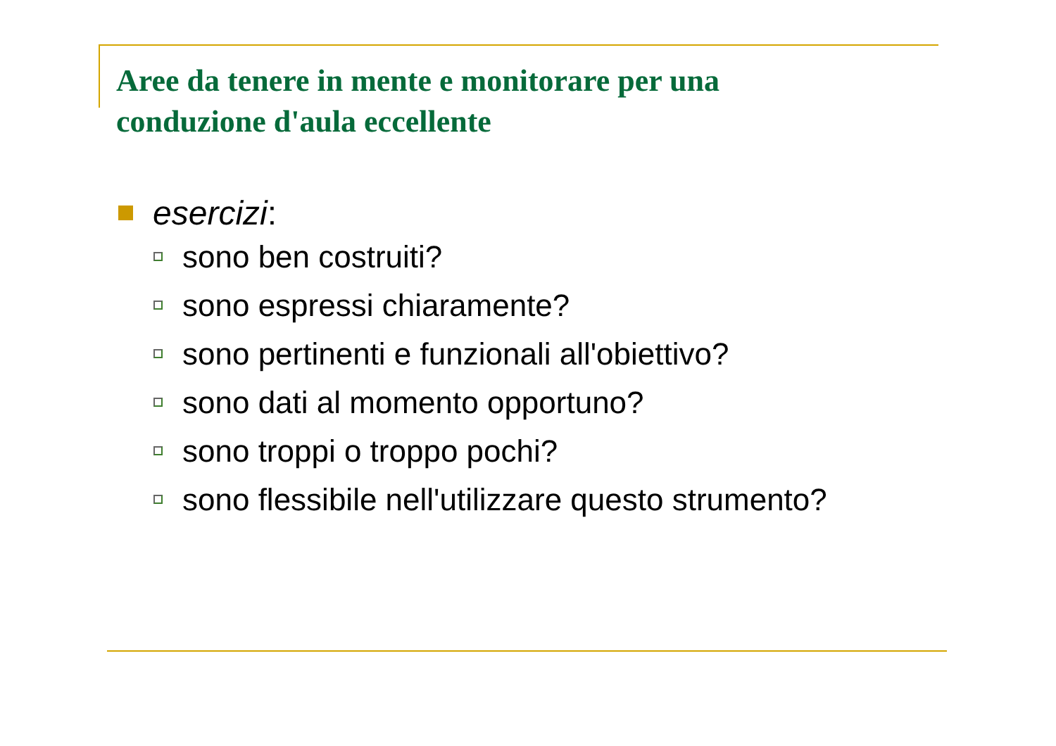Aree da tenere in mente e monitorare per una conduzione d'aula eccellente
esercizi:
sono ben costruiti?
sono espressi chiaramente?
sono pertinenti e funzionali all'obiettivo?
sono dati al momento opportuno?
sono troppi o troppo pochi?
sono flessibile nell'utilizzare questo strumento?